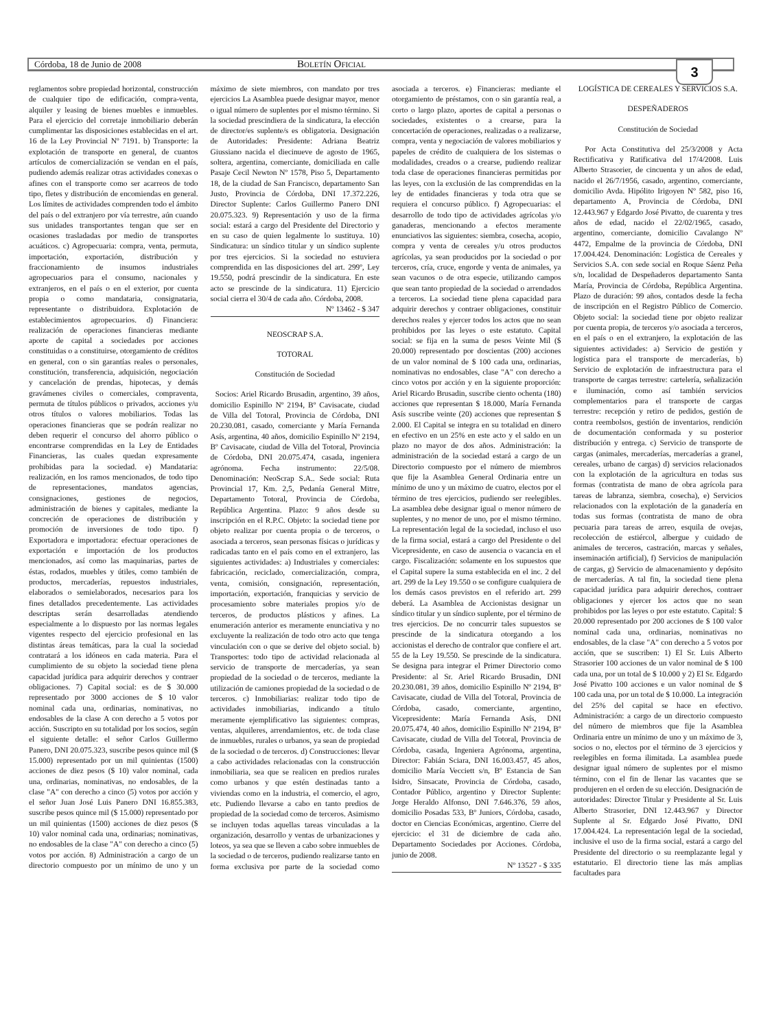Córdoba, 18 de Junio de 2008 Boletín Oficial 3
reglamentos sobre propiedad horizontal, construcción de cualquier tipo de edificación, compra-venta, alquiler y leasing de bienes muebles e inmuebles. Para el ejercicio del corretaje inmobiliario deberán cumplimentar las disposiciones establecidas en el art. 16 de la Ley Provincial Nº 7191. b) Transporte: la explotación de transporte en general, de cuantos artículos de comercialización se vendan en el país, pudiendo además realizar otras actividades conexas o afines con el transporte como ser acarreos de todo tipo, fletes y distribución de encomiendas en general. Los límites de actividades comprenden todo el ámbito del país o del extranjero por vía terrestre, aún cuando sus unidades transportantes tengan que ser en ocasiones trasladadas por medio de transportes acuáticos. c) Agropecuaria: compra, venta, permuta, importación, exportación, distribución y fraccionamiento de insumos industriales agropecuarios para el consumo, nacionales y extranjeros, en el país o en el exterior, por cuenta propia o como mandataria, consignataria, representante o distribuidora. Explotación de establecimientos agropecuarios. d) Financiera: realización de operaciones financieras mediante aporte de capital a sociedades por acciones constituidas o a constituirse, otorgamiento de créditos en general, con o sin garantías reales o personales, constitución, transferencia, adquisición, negociación y cancelación de prendas, hipotecas, y demás gravámenes civiles o comerciales, compraventa, permuta de títulos públicos o privados, acciones y/u otros títulos o valores mobiliarios. Todas las operaciones financieras que se podrán realizar no deben requerir el concurso del ahorro público o encontrarse comprendidas en la Ley de Entidades Financieras, las cuales quedan expresamente prohibidas para la sociedad. e) Mandataria: realización, en los ramos mencionados, de todo tipo de representaciones, mandatos agencias, consignaciones, gestiones de negocios, administración de bienes y capitales, mediante la concreción de operaciones de distribución y promoción de inversiones de todo tipo. f) Exportadora e importadora: efectuar operaciones de exportación e importación de los productos mencionados, así como las maquinarias, partes de éstas, rodados, muebles y útiles, como también de productos, mercaderías, repuestos industriales, elaborados o semielaborados, necesarios para los fines detallados precedentemente. Las actividades descriptas serán desarrolladas atendiendo especialmente a lo dispuesto por las normas legales vigentes respecto del ejercicio profesional en las distintas áreas temáticas, para la cual la sociedad contratará a los idóneos en cada materia. Para el cumplimiento de su objeto la sociedad tiene plena capacidad jurídica para adquirir derechos y contraer obligaciones. 7) Capital social: es de $ 30.000 representado por 3000 acciones de $ 10 valor nominal cada una, ordinarias, nominativas, no endosables de la clase A con derecho a 5 votos por acción. Suscripto en su totalidad por los socios, según el siguiente detalle: el señor Carlos Guillermo Panero, DNI 20.075.323, suscribe pesos quince mil ($ 15.000) representado por un mil quinientas (1500) acciones de diez pesos ($ 10) valor nominal, cada una, ordinarias, nominativas, no endosables, de la clase "A" con derecho a cinco (5) votos por acción y el señor Juan José Luis Panero DNI 16.855.383, suscribe pesos quince mil ($ 15.000) representado por un mil quinientas (1500) acciones de diez pesos ($ 10) valor nominal cada una, ordinarias; nominativas, no endosables de la clase "A" con derecho a cinco (5) votos por acción. 8) Administración a cargo de un directorio compuesto por un mínimo de uno y un máximo de siete miembros, con mandato por tres ejercicios La Asamblea puede designar mayor, menor o igual número de suplentes por el mismo término. Si la sociedad prescindiera de la sindicatura, la elección de director/es suplente/s es obligatoria. Designación de Autoridades: Presidente: Adriana Beatriz Giussiano nacida el diecinueve de agosto de 1965, soltera, argentina, comerciante, domiciliada en calle Pasaje Cecil Newton Nº 1578, Piso 5, Departamento 18, de la ciudad de San Francisco, departamento San Justo, Provincia de Córdoba, DNI 17.372.226, Director Suplente: Carlos Guillermo Panero DNI 20.075.323. 9) Representación y uso de la firma social: estará a cargo del Presidente del Directorio y en su caso de quien legalmente lo sustituya. 10) Sindicatura: un síndico titular y un síndico suplente por tres ejercicios. Si la sociedad no estuviera comprendida en las disposiciones del art. 299º, Ley 19.550, podrá prescindir de la sindicatura. En este acto se prescinde de la sindicatura. 11) Ejercicio social cierra el 30/4 de cada año. Córdoba, 2008.
Nº 13462 - $ 347
NEOSCRAP S.A.
TOTORAL
Constitución de Sociedad
Socios: Ariel Ricardo Brusadin, argentino, 39 años, domicilio Espinillo Nº 2194, Bº Cavisacate, ciudad de Villa del Totoral, Provincia de Córdoba, DNI 20.230.081, casado, comerciante y María Fernanda Asís, argentina, 40 años, domicilio Espinillo Nº 2194, Bº Cavisacate, ciudad de Villa del Totoral, Provincia de Córdoba, DNI 20.075.474, casada, ingeniera agrónoma. Fecha instrumento: 22/5/08. Denominación: NeoScrap S.A.. Sede social: Ruta Provincial 17, Km. 2,5, Pedanía General Mitre, Departamento Totoral, Provincia de Córdoba, República Argentina. Plazo: 9 años desde su inscripción en el R.P.C. Objeto: la sociedad tiene por objeto realizar por cuenta propia o de terceros, o asociada a terceros, sean personas físicas o jurídicas y radicadas tanto en el país como en el extranjero, las siguientes actividades: a) Industriales y comerciales: fabricación, reciclado, comercialización, compra, venta, comisión, consignación, representación, importación, exportación, franquicias y servicio de procesamiento sobre materiales propios y/o de terceros, de productos plásticos y afines. La enumeración anterior es meramente enunciativa y no excluyente la realización de todo otro acto que tenga vinculación con o que se derive del objeto social. b) Transportes: todo tipo de actividad relacionada al servicio de transporte de mercaderías, ya sean propiedad de la sociedad o de terceros, mediante la utilización de camiones propiedad de la sociedad o de terceros. c) Inmobiliarias: realizar todo tipo de actividades inmobiliarias, indicando a título meramente ejemplificativo las siguientes: compras, ventas, alquileres, arrendamientos, etc. de toda clase de inmuebles, rurales o urbanos, ya sean de propiedad de la sociedad o de terceros. d) Construcciones: llevar a cabo actividades relacionadas con la construcción inmobiliaria, sea que se realicen en predios rurales como urbanos y que estén destinadas tanto a viviendas como en la industria, el comercio, el agro, etc. Pudiendo llevarse a cabo en tanto predios de propiedad de la sociedad como de terceros. Asimismo se incluyen todas aquellas tareas vinculadas a la organización, desarrollo y ventas de urbanizaciones y loteos, ya sea que se lleven a cabo sobre inmuebles de la sociedad o de terceros, pudiendo realizarse tanto en forma exclusiva por parte de la sociedad como asociada a terceros. e) Financieras: mediante el otorgamiento de préstamos, con o sin garantía real, a corto o largo plazo, aportes de capital a personas o sociedades, existentes o a crearse, para la concertación de operaciones, realizadas o a realizarse, compra, venta y negociación de valores mobiliarios y papeles de crédito de cualquiera de los sistemas o modalidades, creados o a crearse, pudiendo realizar toda clase de operaciones financieras permitidas por las leyes, con la exclusión de las comprendidas en la ley de entidades financieras y toda otra que se requiera el concurso público. f) Agropecuarias: el desarrollo de todo tipo de actividades agrícolas y/o ganaderas, mencionando a efectos meramente enunciativos las siguientes: siembra, cosecha, acopio, compra y venta de cereales y/u otros productos agrícolas, ya sean producidos por la sociedad o por terceros, cría, cruce, engorde y venta de animales, ya sean vacunos o de otra especie, utilizando campos que sean tanto propiedad de la sociedad o arrendados a terceros. La sociedad tiene plena capacidad para adquirir derechos y contraer obligaciones, constituir derechos reales y ejercer todos los actos que no sean prohibidos por las leyes o este estatuto. Capital social: se fija en la suma de pesos Veinte Mil ($ 20.000) representado por doscientas (200) acciones de un valor nominal de $ 100 cada una, ordinarias, nominativas no endosables, clase "A" con derecho a cinco votos por acción y en la siguiente proporción: Ariel Ricardo Brusadin, suscribe ciento ochenta (180) acciones que representan $ 18.000, María Fernanda Asís suscribe veinte (20) acciones que representan $ 2.000. El Capital se integra en su totalidad en dinero en efectivo en un 25% en este acto y el saldo en un plazo no mayor de dos años. Administración: la administración de la sociedad estará a cargo de un Directorio compuesto por el número de miembros que fije la Asamblea General Ordinaria entre un mínimo de uno y un máximo de cuatro, electos por el término de tres ejercicios, pudiendo ser reelegibles. La asamblea debe designar igual o menor número de suplentes, y no menor de uno, por el mismo término. La representación legal de la sociedad, incluso el uso de la firma social, estará a cargo del Presidente o del Vicepresidente, en caso de ausencia o vacancia en el cargo. Fiscalización: solamente en los supuestos que el Capital supere la suma establecida en el inc. 2 del art. 299 de la Ley 19.550 o se configure cualquiera de los demás casos previstos en el referido art. 299 deberá. La Asamblea de Accionistas designar un síndico titular y un síndico suplente, por el término de tres ejercicios. De no concurrir tales supuestos se prescinde de la sindicatura otorgando a los accionistas el derecho de contralor que confiere el art. 55 de la Ley 19.550. Se prescinde de la sindicatura. Se designa para integrar el Primer Directorio como Presidente: al Sr. Ariel Ricardo Brusadin, DNI 20.230.081, 39 años, domicilio Espinillo Nº 2194, Bº Cavisacate, ciudad de Villa del Totoral, Provincia de Córdoba, casado, comerciante, argentino, Vicepresidente: María Fernanda Asís, DNI 20.075.474, 40 años, domicilio Espinillo Nº 2194, Bº Cavisacate, ciudad de Villa del Totoral, Provincia de Córdoba, casada, Ingeniera Agrónoma, argentina, Director: Fabián Sciara, DNI 16.003.457, 45 años, domicilio María Vecciett s/n, Bº Estancia de San Isidro, Sinsacate, Provincia de Córdoba, casado, Contador Público, argentino y Director Suplente: Jorge Heraldo Alfonso, DNI 7.646.376, 59 años, domicilio Posadas 533, Bº Juniors, Córdoba, casado, doctor en Ciencias Económicas, argentino. Cierre del ejercicio: el 31 de diciembre de cada año. Departamento Sociedades por Acciones. Córdoba, junio de 2008.
Nº 13527 - $ 335
LOGÍSTICA DE CEREALES Y SERVICIOS S.A.
DESPEÑADEROS
Constitución de Sociedad
Por Acta Constitutiva del 25/3/2008 y Acta Rectificativa y Ratificativa del 17/4/2008. Luis Alberto Strasorier, de cincuenta y un años de edad, nacido el 26/7/1956, casado, argentino, comerciante, domicilio Avda. Hipólito Irigoyen Nº 582, piso 16, departamento A, Provincia de Córdoba, DNI 12.443.967 y Edgardo José Pivatto, de cuarenta y tres años de edad, nacido el 22/02/1965, casado, argentino, comerciante, domicilio Cavalango Nº 4472, Empalme de la provincia de Córdoba, DNI 17.004.424. Denominación: Logística de Cereales y Servicios S.A. con sede social en Roque Sáenz Peña s/n, localidad de Despeñaderos departamento Santa María, Provincia de Córdoba, República Argentina. Plazo de duración: 99 años, contados desde la fecha de inscripción en el Registro Público de Comercio. Objeto social: la sociedad tiene por objeto realizar por cuenta propia, de terceros y/o asociada a terceros, en el país o en el extranjero, la explotación de las siguientes actividades: a) Servicio de gestión y logística para el transporte de mercaderías, b) Servicio de explotación de infraestructura para el transporte de cargas terrestre: cartelería, señalización e iluminación, como así también servicios complementarios para el transporte de cargas terrestre: recepción y retiro de pedidos, gestión de contra reembolsos, gestión de inventarios, rendición de documentación conformada y su posterior distribución y entrega. c) Servicio de transporte de cargas (animales, mercaderías, mercaderías a granel, cereales, urbano de cargas) d) servicios relacionados con la explotación de la agricultura en todas sus formas (contratista de mano de obra agrícola para tareas de labranza, siembra, cosecha), e) Servicios relacionados con la explotación de la ganadería en todas sus formas (contratista de mano de obra pecuaria para tareas de arreo, esquila de ovejas, recolección de estiércol, albergue y cuidado de animales de terceros, castración, marcas y señales, inseminación artificial), f) Servicios de manipulación de cargas, g) Servicio de almacenamiento y depósito de mercaderías. A tal fin, la sociedad tiene plena capacidad jurídica para adquirir derechos, contraer obligaciones y ejercer los actos que no sean prohibidos por las leyes o por este estatuto. Capital: $ 20.000 representado por 200 acciones de $ 100 valor nominal cada una, ordinarias, nominativas no endosables, de la clase "A" con derecho a 5 votos por acción, que se suscriben: 1) El Sr. Luis Alberto Strasorier 100 acciones de un valor nominal de $ 100 cada una, por un total de $ 10.000 y 2) El Sr. Edgardo José Pivatto 100 acciones e un valor nominal de $ 100 cada una, por un total de $ 10.000. La integración del 25% del capital se hace en efectivo. Administración: a cargo de un directorio compuesto del número de miembros que fije la Asamblea Ordinaria entre un mínimo de uno y un máximo de 3, socios o no, electos por el término de 3 ejercicios y reelegibles en forma ilimitada. La asamblea puede designar igual número de suplentes por el mismo término, con el fin de llenar las vacantes que se produjeren en el orden de su elección. Designación de autoridades: Director Titular y Presidente al Sr. Luis Alberto Strasorier, DNI 12.443.967 y Director Suplente al Sr. Edgardo José Pivatto, DNI 17.004.424. La representación legal de la sociedad, inclusive el uso de la firma social, estará a cargo del Presidente del directorio o su reemplazante legal y estatutario. El directorio tiene las más amplias facultades para